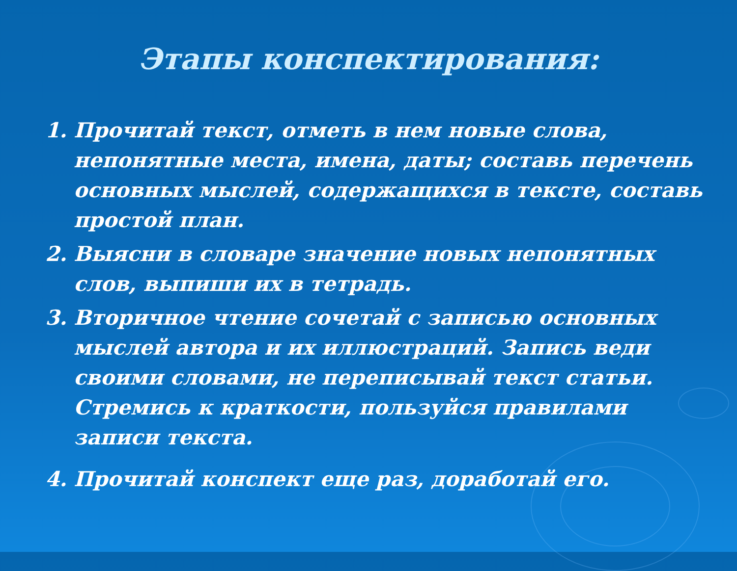Этапы конспектирования:
1. Прочитай текст, отметь в нем новые слова, непонятные места, имена, даты; составь перечень основных мыслей, содержащихся в тексте, составь простой план.
2. Выясни в словаре значение новых непонятных слов, выпиши их в тетрадь.
3. Вторичное чтение сочетай с записью основных мыслей автора и их иллюстраций. Запись веди своими словами, не переписывай текст статьи. Стремись к краткости, пользуйся правилами записи текста.
4. Прочитай конспект еще раз, доработай его.